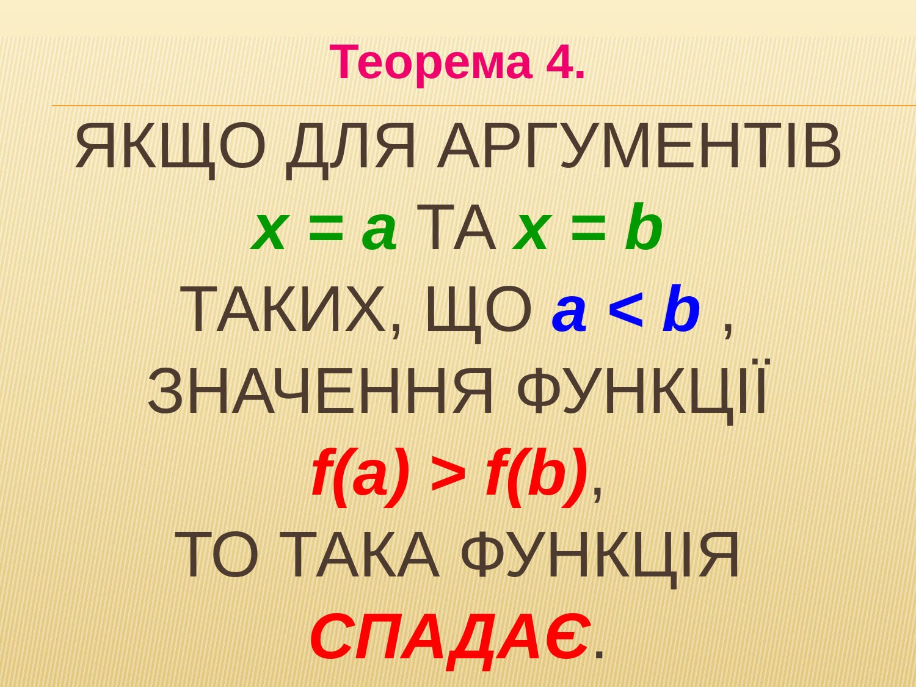Теорема 4.
ЯКЩО ДЛЯ АРГУМЕНТІВ
x = a ТА x = b
ТАКИХ, ЩО a < b ,
ЗНАЧЕННЯ ФУНКЦІЇ
f(a) > f(b),
ТО ТАКА ФУНКЦІЯ
СПАДАЄ.